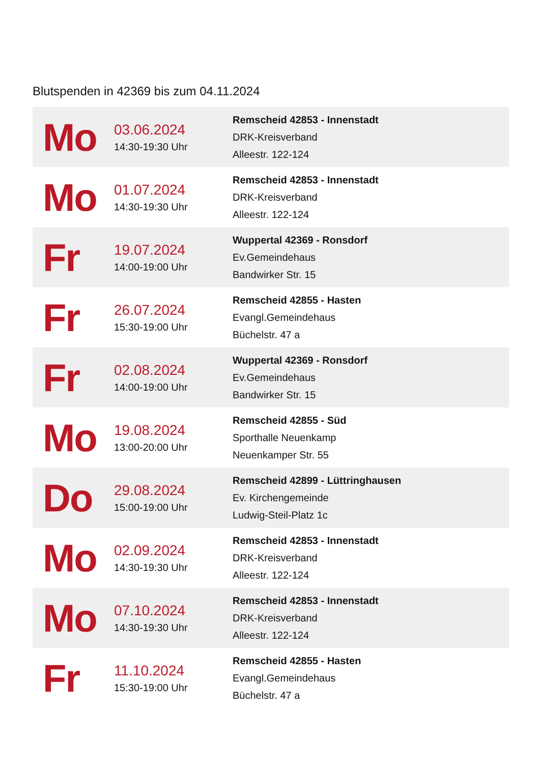Blutspenden in 42369 bis zum 04.11.2024
| Mo | 03.06.2024 14:30-19:30 Uhr | Remscheid 42853 - Innenstadt DRK-Kreisverband Alleestr. 122-124 |
| Mo | 01.07.2024 14:30-19:30 Uhr | Remscheid 42853 - Innenstadt DRK-Kreisverband Alleestr. 122-124 |
| Fr | 19.07.2024 14:00-19:00 Uhr | Wuppertal 42369 - Ronsdorf Ev.Gemeindehaus Bandwirker Str. 15 |
| Fr | 26.07.2024 15:30-19:00 Uhr | Remscheid 42855 - Hasten Evangl.Gemeindehaus Büchelstr. 47 a |
| Fr | 02.08.2024 14:00-19:00 Uhr | Wuppertal 42369 - Ronsdorf Ev.Gemeindehaus Bandwirker Str. 15 |
| Mo | 19.08.2024 13:00-20:00 Uhr | Remscheid 42855 - Süd Sporthalle Neuenkamp Neuenkamper Str. 55 |
| Do | 29.08.2024 15:00-19:00 Uhr | Remscheid 42899 - Lüttringhausen Ev. Kirchengemeinde Ludwig-Steil-Platz 1c |
| Mo | 02.09.2024 14:30-19:30 Uhr | Remscheid 42853 - Innenstadt DRK-Kreisverband Alleestr. 122-124 |
| Mo | 07.10.2024 14:30-19:30 Uhr | Remscheid 42853 - Innenstadt DRK-Kreisverband Alleestr. 122-124 |
| Fr | 11.10.2024 15:30-19:00 Uhr | Remscheid 42855 - Hasten Evangl.Gemeindehaus Büchelstr. 47 a |